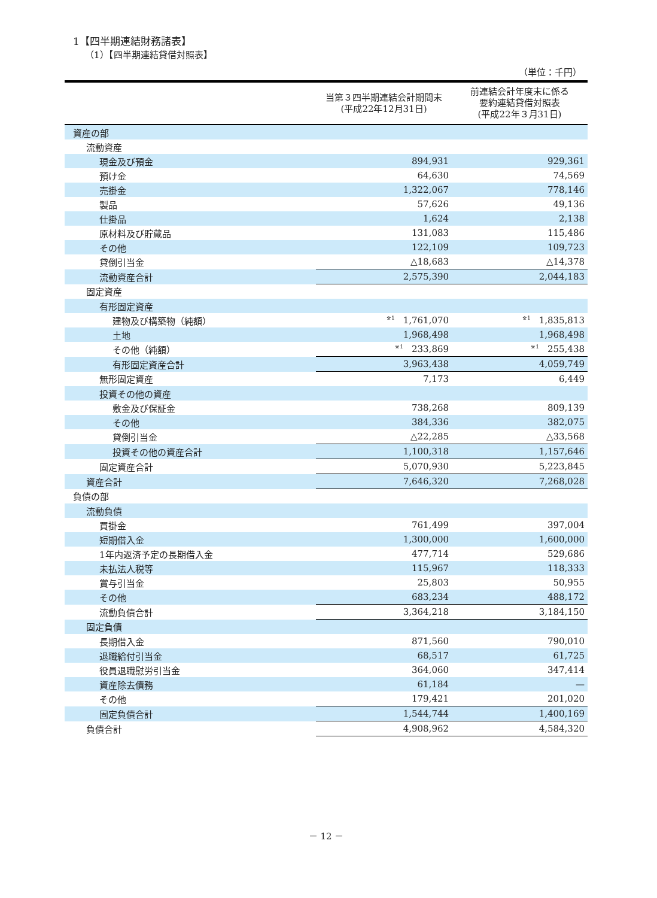1【四半期連結財務諸表】
（1）【四半期連結貸借対照表】
（単位：千円）
| | 当第３四半期連結会計期間末 (平成22年12月31日) | 前連結会計年度末に係る 要約連結貸借対照表 (平成22年３月31日) |
| --- | --- | --- |
| 資産の部 | | |
| 流動資産 | | |
| 現金及び預金 | 894,931 | 929,361 |
| 預け金 | 64,630 | 74,569 |
| 売掛金 | 1,322,067 | 778,146 |
| 製品 | 57,626 | 49,136 |
| 仕掛品 | 1,624 | 2,138 |
| 原材料及び貯蔵品 | 131,083 | 115,486 |
| その他 | 122,109 | 109,723 |
| 貸倒引当金 | △18,683 | △14,378 |
| 流動資産合計 | 2,575,390 | 2,044,183 |
| 固定資産 | | |
| 有形固定資産 | | |
| 建物及び構築物（純額） | <sup>※1</sup>1,761,070 | <sup>※1</sup>1,835,813 |
| 土地 | 1,968,498 | 1,968,498 |
| その他（純額） | <sup>※1</sup>233,869 | <sup>※1</sup>255,438 |
| 有形固定資産合計 | 3,963,438 | 4,059,749 |
| 無形固定資産 | 7,173 | 6,449 |
| 投資その他の資産 | | |
| 敷金及び保証金 | 738,268 | 809,139 |
| その他 | 384,336 | 382,075 |
| 貸倒引当金 | △22,285 | △33,568 |
| 投資その他の資産合計 | 1,100,318 | 1,157,646 |
| 固定資産合計 | 5,070,930 | 5,223,845 |
| 資産合計 | 7,646,320 | 7,268,028 |
| 負債の部 | | |
| 流動負債 | | |
| 買掛金 | 761,499 | 397,004 |
| 短期借入金 | 1,300,000 | 1,600,000 |
| 1年内返済予定の長期借入金 | 477,714 | 529,686 |
| 未払法人税等 | 115,967 | 118,333 |
| 賞与引当金 | 25,803 | 50,955 |
| その他 | 683,234 | 488,172 |
| 流動負債合計 | 3,364,218 | 3,184,150 |
| 固定負債 | | |
| 長期借入金 | 871,560 | 790,010 |
| 退職給付引当金 | 68,517 | 61,725 |
| 役員退職慰労引当金 | 364,060 | 347,414 |
| 資産除去債務 | 61,184 | — |
| その他 | 179,421 | 201,020 |
| 固定負債合計 | 1,544,744 | 1,400,169 |
| 負債合計 | 4,908,962 | 4,584,320 |
－ 12 －